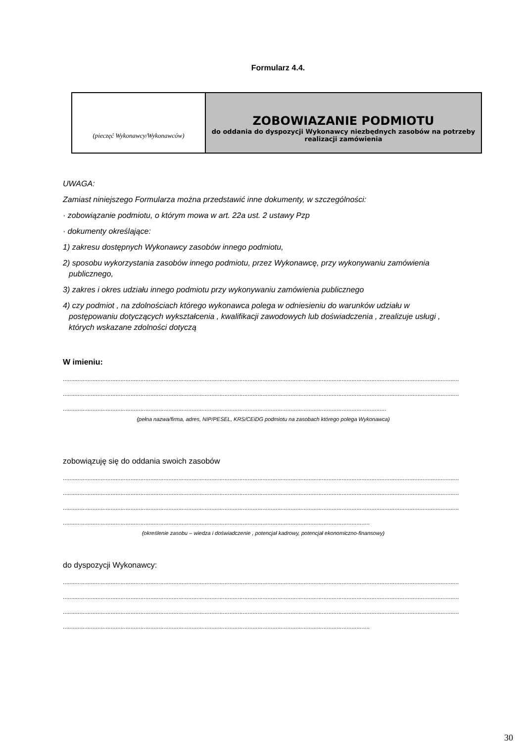Formularz 4.4.
(pieczęć Wykonawcy/Wykonawców)
ZOBOWIAZANIE PODMIOTU
do oddania do dyspozycji Wykonawcy niezbędnych zasobów na potrzeby realizacji zamówienia
UWAGA:
Zamiast niniejszego Formularza można przedstawić inne dokumenty, w szczególności:
· zobowiązanie podmiotu, o którym mowa w art. 22a ust. 2 ustawy Pzp
· dokumenty określające:
1) zakresu dostępnych Wykonawcy zasobów innego podmiotu,
2) sposobu wykorzystania zasobów innego podmiotu, przez Wykonawcę, przy wykonywaniu zamówienia
publicznego,
3) zakres i okres udziału innego podmiotu przy wykonywaniu zamówienia publicznego
4) czy podmiot , na zdolnościach którego wykonawca polega w odniesieniu do warunków udziału w
postępowaniu dotyczących wykształcenia , kwalifikacji zawodowych lub doświadczenia , zrealizuje usługi ,
których wskazane zdolności dotyczą
W imieniu:
....................................................................................................................................................................................................................................................
....................................................................................................................................................................................................................................................
....................................................................................................................................................................................................
(pełna nazwa/firma, adres, NIP/PESEL, KRS/CEiDG podmiotu na zasobach którego polega Wykonawca)
zobowiązuję się do oddania swoich zasobów
....................................................................................................................................................................................................................................................
....................................................................................................................................................................................................................................................
....................................................................................................................................................................................................................................................
..........................................................................................................................................................................................
(określenie zasobu – wiedza i doświadczenie , potencjał kadrowy, potencjał ekonomiczno-finansowy)
do dyspozycji Wykonawcy:
....................................................................................................................................................................................................................................................
....................................................................................................................................................................................................................................................
....................................................................................................................................................................................................................................................
..........................................................................................................................................................................................
30